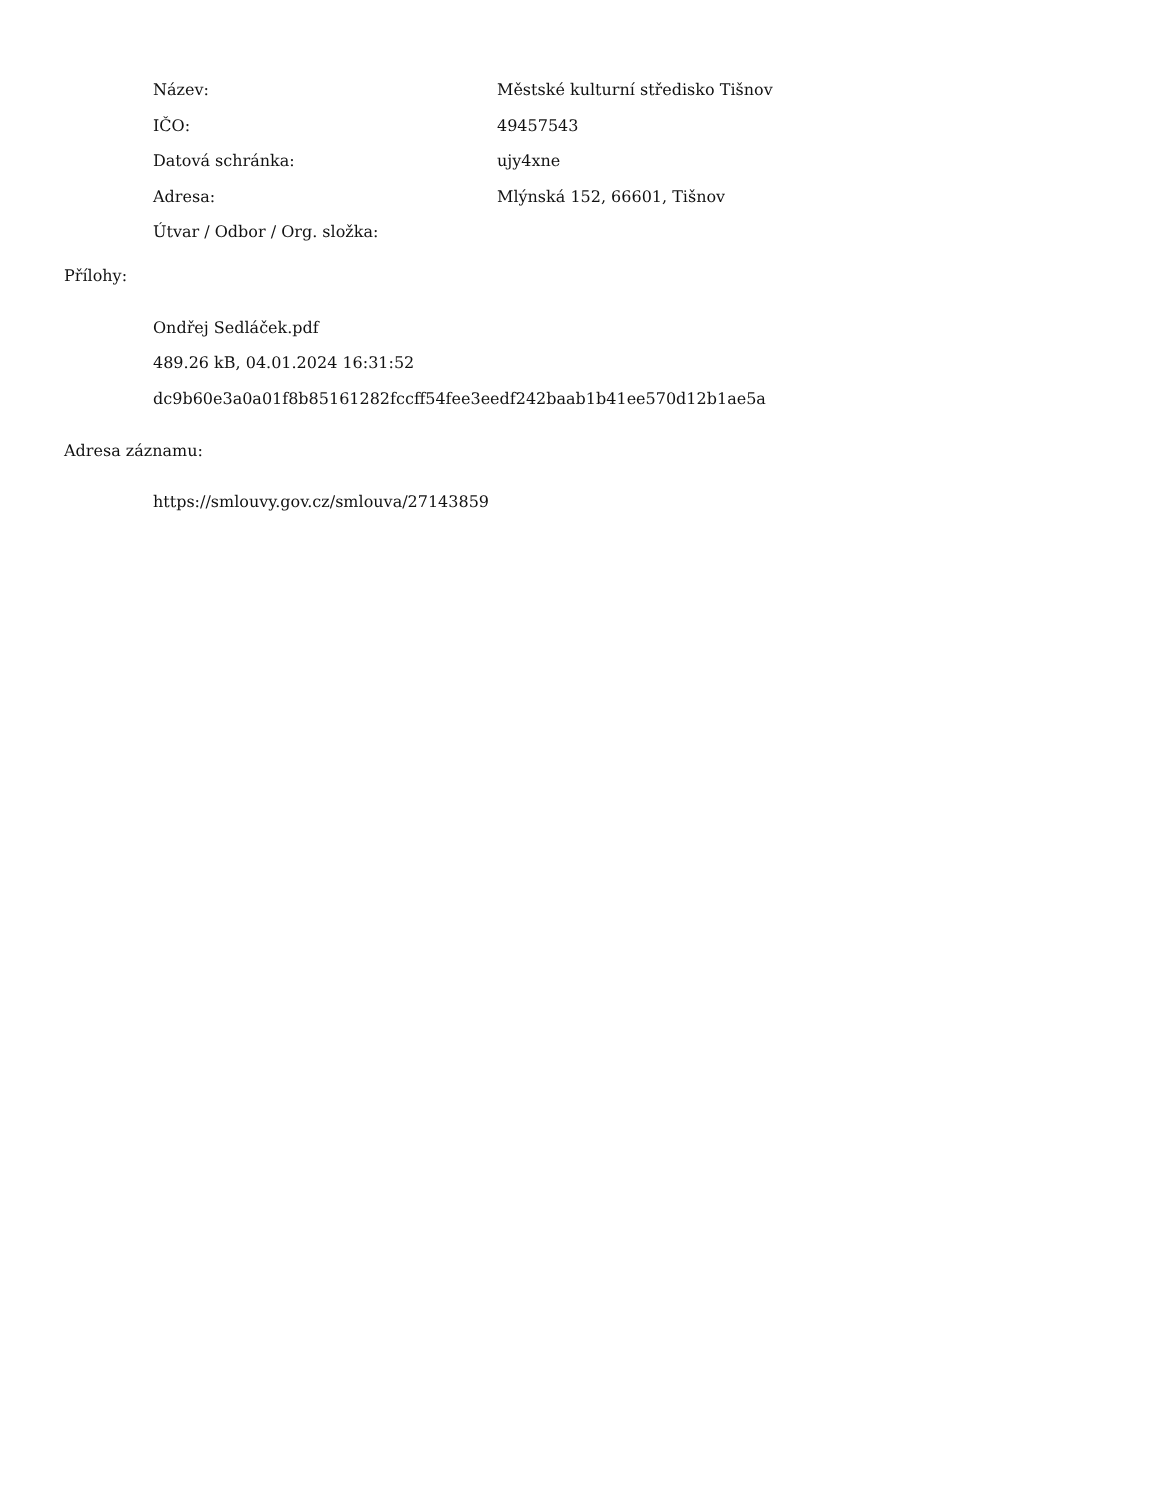Název:
Městské kulturní středisko Tišnov
IČO: 49457543
Datová schránka: ujy4xne
Adresa: Mlýnská 152, 66601, Tišnov
Útvar / Odbor / Org. složka:
Přílohy:
Ondřej Sedláček.pdf
489.26 kB, 04.01.2024 16:31:52
dc9b60e3a0a01f8b85161282fccff54fee3eedf242baab1b41ee570d12b1ae5a
Adresa záznamu:
https://smlouvy.gov.cz/smlouva/27143859